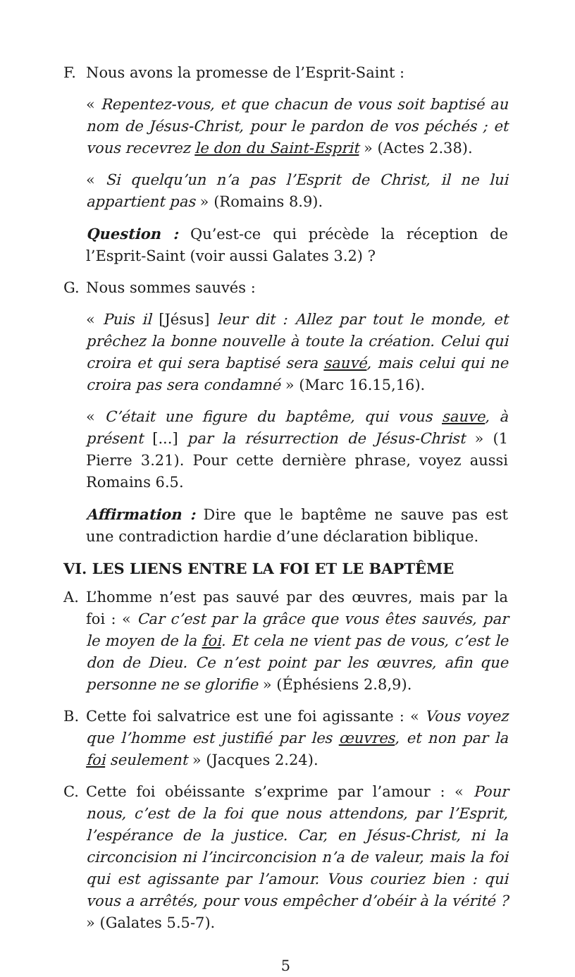F. Nous avons la promesse de l’Esprit-Saint :
« Repentez-vous, et que chacun de vous soit baptisé au nom de Jésus-Christ, pour le pardon de vos péchés ; et vous recevrez le don du Saint-Esprit » (Actes 2.38).
« Si quelqu’un n’a pas l’Esprit de Christ, il ne lui appartient pas » (Romains 8.9).
Question : Qu’est-ce qui précède la réception de l’Esprit-Saint (voir aussi Galates 3.2) ?
G. Nous sommes sauvés :
« Puis il [Jésus] leur dit : Allez par tout le monde, et prêchez la bonne nouvelle à toute la création. Celui qui croira et qui sera baptisé sera sauvé, mais celui qui ne croira pas sera condamné » (Marc 16.15,16).
« C’était une figure du baptême, qui vous sauve, à présent [...] par la résurrection de Jésus-Christ » (1 Pierre 3.21). Pour cette dernière phrase, voyez aussi Romains 6.5.
Affirmation : Dire que le baptême ne sauve pas est une contradiction hardie d’une déclaration biblique.
VI. LES LIENS ENTRE LA FOI ET LE BAPTÊME
A. L’homme n’est pas sauvé par des œuvres, mais par la foi : « Car c’est par la grâce que vous êtes sauvés, par le moyen de la foi. Et cela ne vient pas de vous, c’est le don de Dieu. Ce n’est point par les œuvres, afin que personne ne se glorifie » (Éphésiens 2.8,9).
B. Cette foi salvatrice est une foi agissante : « Vous voyez que l’homme est justifié par les œuvres, et non par la foi seulement » (Jacques 2.24).
C. Cette foi obéissante s’exprime par l’amour : « Pour nous, c’est de la foi que nous attendons, par l’Esprit, l’espérance de la justice. Car, en Jésus-Christ, ni la circoncision ni l’incirconcision n’a de valeur, mais la foi qui est agissante par l’amour. Vous couriez bien : qui vous a arrêtés, pour vous empêcher d’obéir à la vérité ? » (Galates 5.5-7).
5